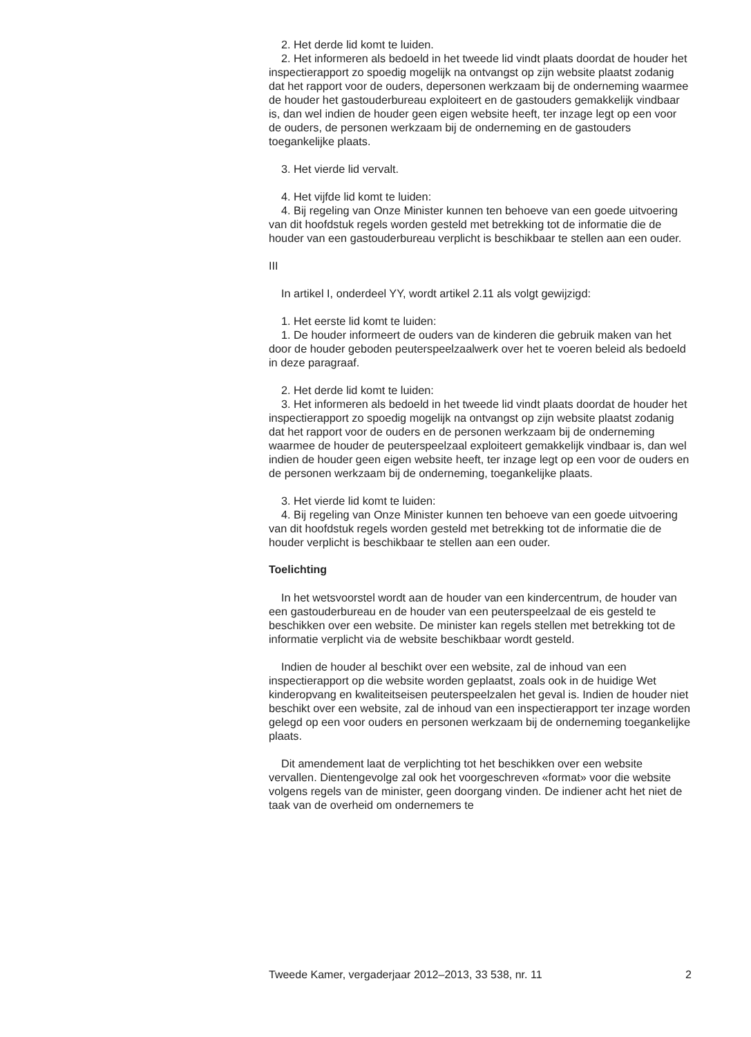2. Het derde lid komt te luiden.
2. Het informeren als bedoeld in het tweede lid vindt plaats doordat de houder het inspectierapport zo spoedig mogelijk na ontvangst op zijn website plaatst zodanig dat het rapport voor de ouders, depersonen werkzaam bij de onderneming waarmee de houder het gastouderbureau exploiteert en de gastouders gemakkelijk vindbaar is, dan wel indien de houder geen eigen website heeft, ter inzage legt op een voor de ouders, de personen werkzaam bij de onderneming en de gastouders toegankelijke plaats.
3. Het vierde lid vervalt.
4. Het vijfde lid komt te luiden:
4. Bij regeling van Onze Minister kunnen ten behoeve van een goede uitvoering van dit hoofdstuk regels worden gesteld met betrekking tot de informatie die de houder van een gastouderbureau verplicht is beschikbaar te stellen aan een ouder.
III
In artikel I, onderdeel YY, wordt artikel 2.11 als volgt gewijzigd:
1. Het eerste lid komt te luiden:
1. De houder informeert de ouders van de kinderen die gebruik maken van het door de houder geboden peuterspeelzaalwerk over het te voeren beleid als bedoeld in deze paragraaf.
2. Het derde lid komt te luiden:
3. Het informeren als bedoeld in het tweede lid vindt plaats doordat de houder het inspectierapport zo spoedig mogelijk na ontvangst op zijn website plaatst zodanig dat het rapport voor de ouders en de personen werkzaam bij de onderneming waarmee de houder de peuterspeelzaal exploiteert gemakkelijk vindbaar is, dan wel indien de houder geen eigen website heeft, ter inzage legt op een voor de ouders en de personen werkzaam bij de onderneming, toegankelijke plaats.
3. Het vierde lid komt te luiden:
4. Bij regeling van Onze Minister kunnen ten behoeve van een goede uitvoering van dit hoofdstuk regels worden gesteld met betrekking tot de informatie die de houder verplicht is beschikbaar te stellen aan een ouder.
Toelichting
In het wetsvoorstel wordt aan de houder van een kindercentrum, de houder van een gastouderbureau en de houder van een peuterspeelzaal de eis gesteld te beschikken over een website. De minister kan regels stellen met betrekking tot de informatie verplicht via de website beschikbaar wordt gesteld.
Indien de houder al beschikt over een website, zal de inhoud van een inspectierapport op die website worden geplaatst, zoals ook in de huidige Wet kinderopvang en kwaliteitseisen peuterspeelzalen het geval is. Indien de houder niet beschikt over een website, zal de inhoud van een inspectierapport ter inzage worden gelegd op een voor ouders en personen werkzaam bij de onderneming toegankelijke plaats.
Dit amendement laat de verplichting tot het beschikken over een website vervallen. Dientengevolge zal ook het voorgeschreven «format» voor die website volgens regels van de minister, geen doorgang vinden. De indiener acht het niet de taak van de overheid om ondernemers te
Tweede Kamer, vergaderjaar 2012–2013, 33 538, nr. 11 2